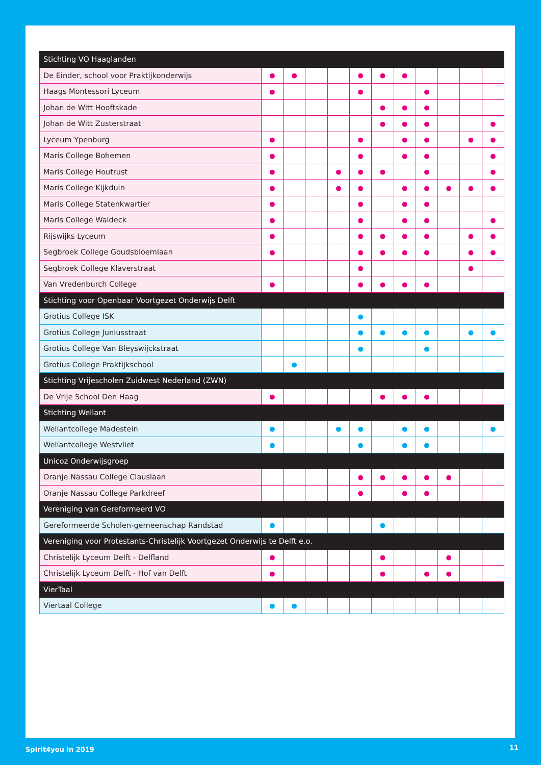| Stichting VO Haaglanden | | | | | | | | | | | |
| --- | --- | --- | --- | --- | --- | --- | --- | --- | --- | --- | --- |
| De Einder, school voor Praktijkonderwijs | ● | ● | | | ● | ● | ● | | | | |
| Haags Montessori Lyceum | ● | | | | ● | | | ● | | | |
| Johan de Witt Hooftskade | | | | | | ● | ● | ● | | | |
| Johan de Witt Zusterstraat | | | | | | ● | ● | ● | | | ● |
| Lyceum Ypenburg | ● | | | | ● | | ● | ● | | ● | ● |
| Maris College Bohemen | ● | | | | ● | | ● | ● | | | ● |
| Maris College Houtrust | ● | | | ● | ● | ● | | ● | | | ● |
| Maris College Kijkduin | ● | | | ● | ● | | ● | ● | ● | ● | ● |
| Maris College Statenkwartier | ● | | | | ● | | ● | ● | | | |
| Maris College Waldeck | ● | | | | ● | | ● | ● | | | ● |
| Rijswijks Lyceum | ● | | | | ● | ● | ● | ● | | ● | ● |
| Segbroek College Goudsbloemlaan | ● | | | | ● | ● | ● | ● | | ● | ● |
| Segbroek College Klaverstraat | | | | | ● | | | | | ● | |
| Van Vredenburch College | ● | | | | ● | ● | ● | ● | | | |
| Stichting voor Openbaar Voortgezet Onderwijs Delft | | | | | | | | | | | |
| Grotius College ISK | | | | | ● | | | | | | |
| Grotius College Juniusstraat | | | | | ● | ● | ● | ● | | ● | ● |
| Grotius College Van Bleyswijckstraat | | | | | ● | | | ● | | | |
| Grotius College Praktijkschool | | ● | | | | | | | | | |
| Stichting Vrijescholen Zuidwest Nederland (ZWN) | | | | | | | | | | | |
| De Vrije School Den Haag | ● | | | | | ● | ● | ● | | | |
| Stichting Wellant | | | | | | | | | | | |
| Wellantcollege Madestein | ● | | | ● | ● | | ● | ● | | | ● |
| Wellantcollege Westvliet | ● | | | | ● | | ● | ● | | | |
| Unicoz Onderwijsgroep | | | | | | | | | | | |
| Oranje Nassau College Clauslaan | | | | | ● | ● | ● | ● | ● | | |
| Oranje Nassau College Parkdreef | | | | | ● | | ● | ● | | | |
| Vereniging van Gereformeerd VO | | | | | | | | | | | |
| Gereformeerde Scholen-gemeenschap Randstad | ● | | | | | ● | | | | | |
| Vereniging voor Protestants-Christelijk Voortgezet Onderwijs te Delft e.o. | | | | | | | | | | | |
| Christelijk Lyceum Delft - Delfland | ● | | | | | ● | | | ● | | |
| Christelijk Lyceum Delft - Hof van Delft | ● | | | | | ● | | ● | ● | | |
| VierTaal | | | | | | | | | | | |
| Viertaal College | ● | ● | | | | | | | | | |
Spirit4you in 2019 11